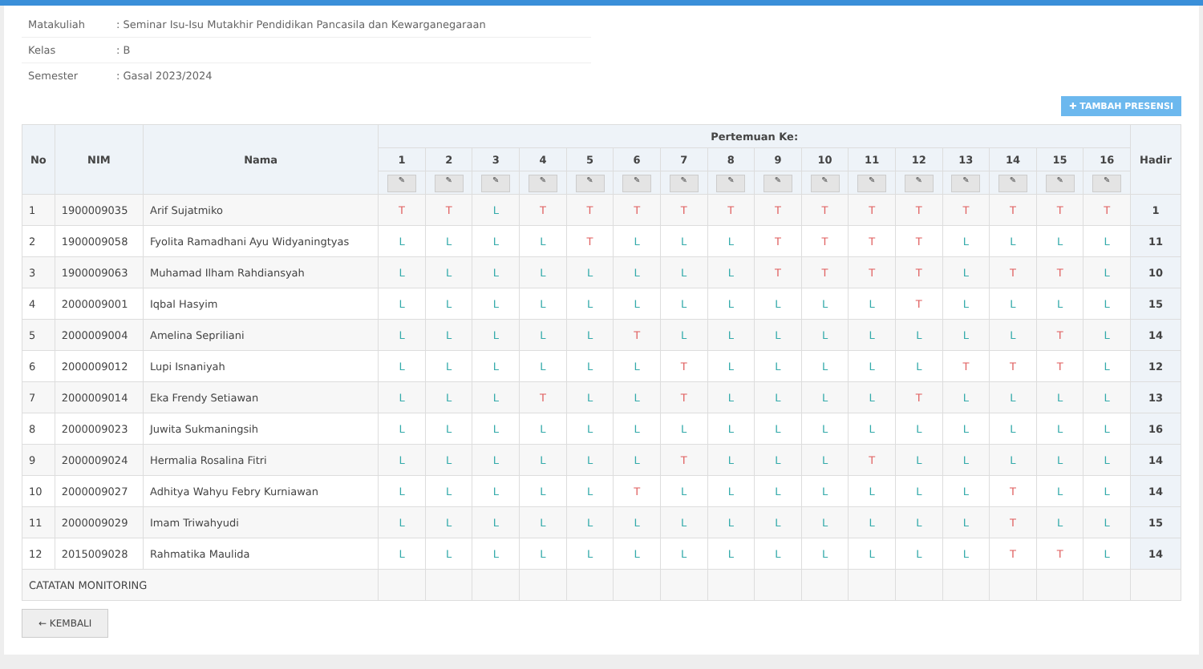Matakuliah: Seminar Isu-Isu Mutakhir Pendidikan Pancasila dan Kewarganegaraan
Kelas: B
Semester: Gasal 2023/2024
✚ TAMBAH PRESENSI
| No | NIM | Nama | Pertemuan Ke: | | | | | | | | | | | | | | | | Hadir |
| --- | --- | --- | --- | --- | --- | --- | --- | --- | --- | --- | --- | --- | --- | --- | --- | --- | --- | --- | --- |
| | | | 1 | 2 | 3 | 4 | 5 | 6 | 7 | 8 | 9 | 10 | 11 | 12 | 13 | 14 | 15 | 16 | |
| | | | ✎ | ✎ | ✎ | ✎ | ✎ | ✎ | ✎ | ✎ | ✎ | ✎ | ✎ | ✎ | ✎ | ✎ | ✎ | ✎ | |
| 1 | 1900009035 | Arif Sujatmiko | T | T | L | T | T | T | T | T | T | T | T | T | T | T | T | T | 1 |
| 2 | 1900009058 | Fyolita Ramadhani Ayu Widyaningtyas | L | L | L | L | T | L | L | L | T | T | T | T | L | L | L | L | 11 |
| 3 | 1900009063 | Muhamad Ilham Rahdiansyah | L | L | L | L | L | L | L | L | T | T | T | T | L | T | T | L | 10 |
| 4 | 2000009001 | Iqbal Hasyim | L | L | L | L | L | L | L | L | L | L | L | T | L | L | L | L | 15 |
| 5 | 2000009004 | Amelina Sepriliani | L | L | L | L | L | T | L | L | L | L | L | L | L | L | T | L | 14 |
| 6 | 2000009012 | Lupi Isnaniyah | L | L | L | L | L | L | T | L | L | L | L | L | T | T | T | L | 12 |
| 7 | 2000009014 | Eka Frendy Setiawan | L | L | L | T | L | L | T | L | L | L | L | T | L | L | L | L | 13 |
| 8 | 2000009023 | Juwita Sukmaningsih | L | L | L | L | L | L | L | L | L | L | L | L | L | L | L | L | 16 |
| 9 | 2000009024 | Hermalia Rosalina Fitri | L | L | L | L | L | L | T | L | L | L | T | L | L | L | L | L | 14 |
| 10 | 2000009027 | Adhitya Wahyu Febry Kurniawan | L | L | L | L | L | T | L | L | L | L | L | L | L | T | L | L | 14 |
| 11 | 2000009029 | Imam Triwahyudi | L | L | L | L | L | L | L | L | L | L | L | L | L | T | L | L | 15 |
| 12 | 2015009028 | Rahmatika Maulida | L | L | L | L | L | L | L | L | L | L | L | L | L | T | T | L | 14 |
| CATATAN MONITORING | | | | | | | | | | | | | | | | | | | |
← KEMBALI